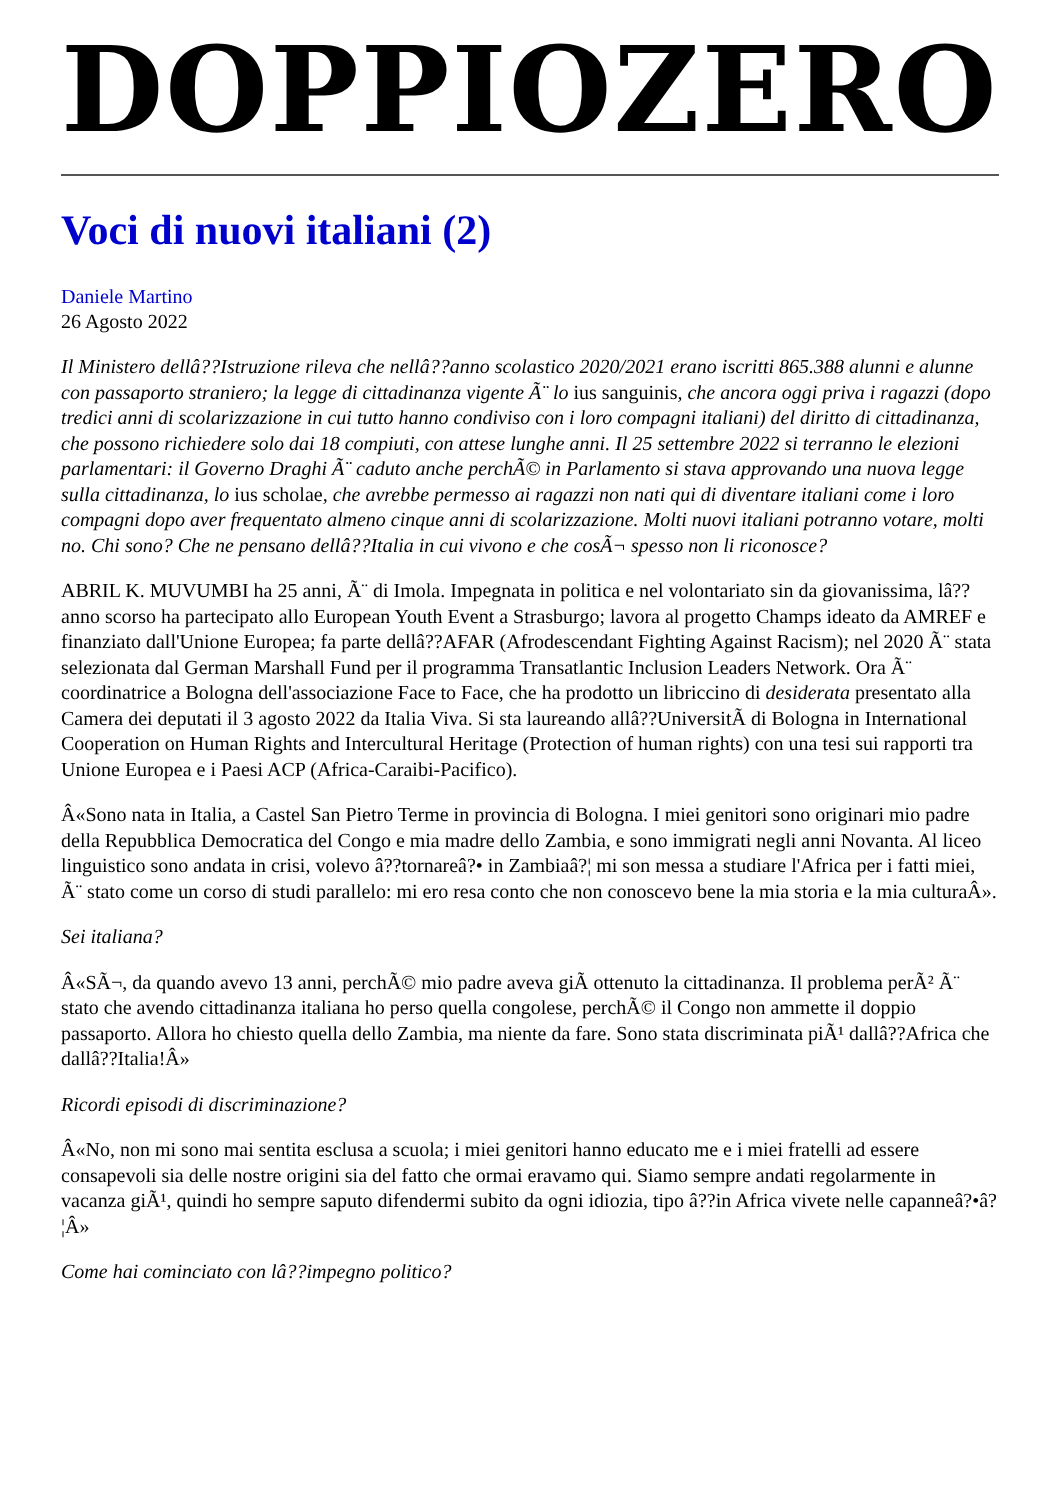DOPPIOZERO
Voci di nuovi italiani (2)
Daniele Martino
26 Agosto 2022
Il Ministero dellâ??Istruzione rileva che nellâ??anno scolastico 2020/2021 erano iscritti 865.388 alunni e alunne con passaporto straniero; la legge di cittadinanza vigente Ã¨ lo ius sanguinis, che ancora oggi priva i ragazzi (dopo tredici anni di scolarizzazione in cui tutto hanno condiviso con i loro compagni italiani) del diritto di cittadinanza, che possono richiedere solo dai 18 compiuti, con attese lunghe anni. Il 25 settembre 2022 si terranno le elezioni parlamentari: il Governo Draghi Ã¨ caduto anche perchÃ© in Parlamento si stava approvando una nuova legge sulla cittadinanza, lo ius scholae, che avrebbe permesso ai ragazzi non nati qui di diventare italiani come i loro compagni dopo aver frequentato almeno cinque anni di scolarizzazione. Molti nuovi italiani potranno votare, molti no. Chi sono? Che ne pensano dellâ??Italia in cui vivono e che cosÃ¬ spesso non li riconosce?
ABRIL K. MUVUMBI ha 25 anni, Ã¨ di Imola. Impegnata in politica e nel volontariato sin da giovanissima, lâ??anno scorso ha partecipato allo European Youth Event a Strasburgo; lavora al progetto Champs ideato da AMREF e finanziato dall'Unione Europea; fa parte dellâ??AFAR (Afrodescendant Fighting Against Racism); nel 2020 Ã¨ stata selezionata dal German Marshall Fund per il programma Transatlantic Inclusion Leaders Network. Ora Ã¨ coordinatrice a Bologna dell'associazione Face to Face, che ha prodotto un libriccino di desiderata presentato alla Camera dei deputati il 3 agosto 2022 da Italia Viva. Si sta laureando allâ??UniversitÃ di Bologna in International Cooperation on Human Rights and Intercultural Heritage (Protection of human rights) con una tesi sui rapporti tra Unione Europea e i Paesi ACP (Africa-Caraibi-Pacifico).
Â«Sono nata in Italia, a Castel San Pietro Terme in provincia di Bologna. I miei genitori sono originari mio padre della Repubblica Democratica del Congo e mia madre dello Zambia, e sono immigrati negli anni Novanta. Al liceo linguistico sono andata in crisi, volevo â??tornareâ?• in Zambiaâ?¦ mi son messa a studiare l'Africa per i fatti miei, Ã¨ stato come un corso di studi parallelo: mi ero resa conto che non conoscevo bene la mia storia e la mia culturaÂ».
Sei italiana?
Â«SÃ¬, da quando avevo 13 anni, perchÃ© mio padre aveva giÃ ottenuto la cittadinanza. Il problema perÃ² Ã¨ stato che avendo cittadinanza italiana ho perso quella congolese, perchÃ© il Congo non ammette il doppio passaporto. Allora ho chiesto quella dello Zambia, ma niente da fare. Sono stata discriminata piÃ¹ dallâ??Africa che dallâ??Italia!Â»
Ricordi episodi di discriminazione?
Â«No, non mi sono mai sentita esclusa a scuola; i miei genitori hanno educato me e i miei fratelli ad essere consapevoli sia delle nostre origini sia del fatto che ormai eravamo qui. Siamo sempre andati regolarmente in vacanza giÃ¹, quindi ho sempre saputo difendermi subito da ogni idiozia, tipo â??in Africa vivete nelle capanneâ?•â?¦Â»
Come hai cominciato con lâ??impegno politico?